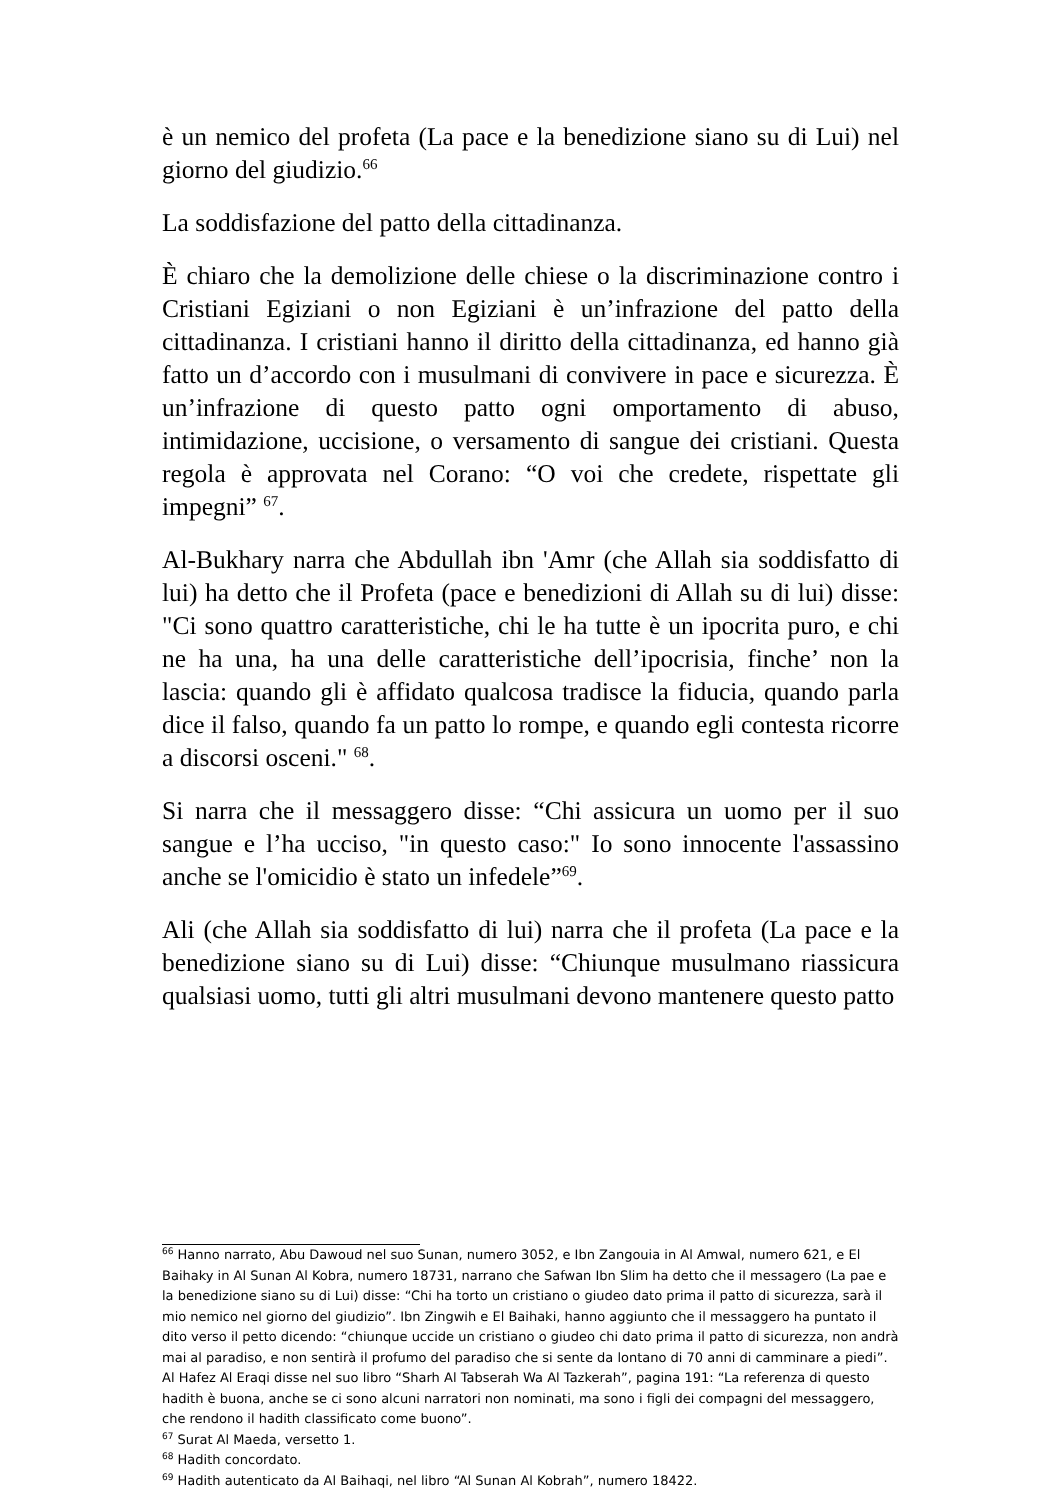è un nemico del profeta (La pace e la benedizione siano su di Lui) nel giorno del giudizio.<sup>66</sup>
La soddisfazione del patto della cittadinanza.
È chiaro che la demolizione delle chiese o la discriminazione contro i Cristiani Egiziani o non Egiziani è un’infrazione del patto della cittadinanza. I cristiani hanno il diritto della cittadinanza, ed hanno già fatto un d’accordo con i musulmani di convivere in pace e sicurezza. È un’infrazione di questo patto ogni omportamento di abuso, intimidazione, uccisione, o versamento di sangue dei cristiani. Questa regola è approvata nel Corano: “O voi che credete, rispettate gli impegni” <sup>67</sup>.
Al-Bukhary narra che Abdullah ibn 'Amr (che Allah sia soddisfatto di lui) ha detto che il Profeta (pace e benedizioni di Allah su di lui) disse: "Ci sono quattro caratteristiche, chi le ha tutte è un ipocrita puro, e chi ne ha una, ha una delle caratteristiche dell’ipocrisia, finche’ non la lascia: quando gli è affidato qualcosa tradisce la fiducia, quando parla dice il falso, quando fa un patto lo rompe, e quando egli contesta ricorre a discorsi osceni." <sup>68</sup>.
Si narra che il messaggero disse: “Chi assicura un uomo per il suo sangue e l’ha ucciso, "in questo caso:" Io sono innocente l'assassino anche se l'omicidio è stato un infedele”<sup>69</sup>.
Ali (che Allah sia soddisfatto di lui) narra che il profeta (La pace e la benedizione siano su di Lui) disse: “Chiunque musulmano riassicura qualsiasi uomo, tutti gli altri musulmani devono mantenere questo patto
<sup>66</sup> Hanno narrato, Abu Dawoud nel suo Sunan, numero 3052, e Ibn Zangouia in Al Amwal, numero 621, e El Baihaky in Al Sunan Al Kobra, numero 18731, narrano che Safwan Ibn Slim ha detto che il messagero (La pae e la benedizione siano su di Lui) disse: “Chi ha torto un cristiano o giudeo dato prima il patto di sicurezza, sarà il mio nemico nel giorno del giudizio”. Ibn Zingwih e El Baihaki, hanno aggiunto che il messaggero ha puntato il dito verso il petto dicendo: “chiunque uccide un cristiano o giudeo chi dato prima il patto di sicurezza, non andrà mai al paradiso, e non sentirà il profumo del paradiso che si sente da lontano di 70 anni di camminare a piedi”. Al Hafez Al Eraqi disse nel suo libro “Sharh Al Tabserah Wa Al Tazkerah”, pagina 191: “La referenza di questo hadith è buona, anche se ci sono alcuni narratori non nominati, ma sono i figli dei compagni del messaggero, che rendono il hadith classificato come buono”.
<sup>67</sup> Surat Al Maeda, versetto 1.
<sup>68</sup> Hadith concordato.
<sup>69</sup> Hadith autenticato da Al Baihaqi, nel libro “Al Sunan Al Kobrah”, numero 18422.